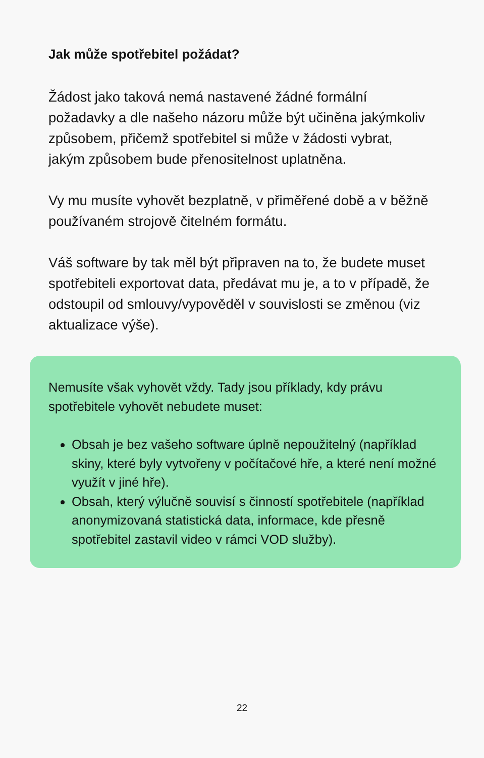Jak může spotřebitel požádat?
Žádost jako taková nemá nastavené žádné formální požadavky a dle našeho názoru může být učiněna jakýmkoliv způsobem, přičemž spotřebitel si může v žádosti vybrat, jakým způsobem bude přenositelnost uplatněna.
Vy mu musíte vyhovět bezplatně, v přiměřené době a v běžně používaném strojově čitelném formátu.
Váš software by tak měl být připraven na to, že budete muset spotřebiteli exportovat data, předávat mu je, a to v případě, že odstoupil od smlouvy/vypověděl v souvislosti se změnou (viz aktualizace výše).
Nemusíte však vyhovět vždy. Tady jsou příklady, kdy právu spotřebitele vyhovět nebudete muset:
Obsah je bez vašeho software úplně nepoužitelný (například skiny, které byly vytvořeny v počítačové hře, a které není možné využít v jiné hře).
Obsah, který výlučně souvisí s činností spotřebitele (například anonymizovaná statistická data, informace, kde přesně spotřebitel zastavil video v rámci VOD služby).
22